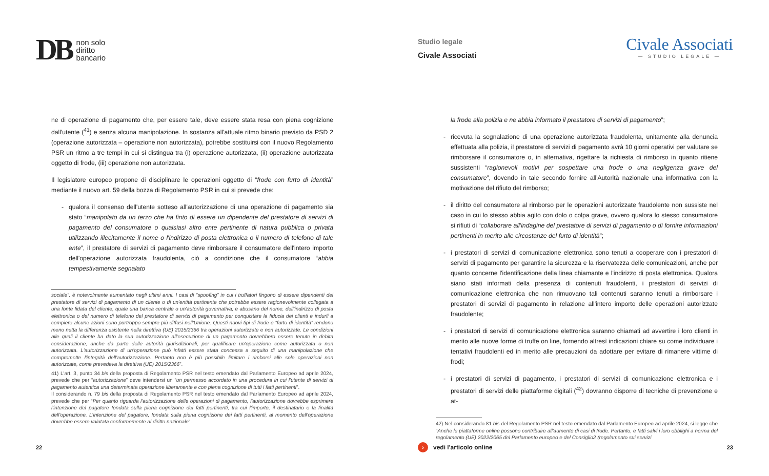DB
non solo
diritto
bancario
ne di operazione di pagamento che, per essere tale, deve essere stata resa con piena cognizione dall'utente (<sup>41</sup>) e senza alcuna manipolazione. In sostanza all'attuale ritmo binario previsto da PSD 2 (operazione autorizzata – operazione non autorizzata), potrebbe sostituirsi con il nuovo Regolamento PSR un ritmo a tre tempi in cui si distingua tra (i) operazione autorizzata, (ii) operazione autorizzata oggetto di frode, (iii) operazione non autorizzata.
Il legislatore europeo propone di disciplinare le operazioni oggetto di “frode con furto di identità” mediante il nuovo art. 59 della bozza di Regolamento PSR in cui si prevede che:
- qualora il consenso dell'utente sotteso all'autorizzazione di una operazione di pagamento sia stato “manipolato da un terzo che ha finto di essere un dipendente del prestatore di servizi di pagamento del consumatore o qualsiasi altro ente pertinente di natura pubblica o privata utilizzando illecitamente il nome o l'indirizzo di posta elettronica o il numero di telefono di tale ente”, il prestatore di servizi di pagamento deve rimborsare il consumatore dell'intero importo dell'operazione autorizzata fraudolenta, ciò a condizione che il consumatore “abbia tempestivamente segnalato
sociale”. è notevolmente aumentato negli ultimi anni. I casi di “spoofing” in cui i truffatori fingono di essere dipendenti del prestatore di servizi di pagamento di un cliente o di un'entità pertinente che potrebbe essere ragionevolmente collegata a una fonte fidata del cliente, quale una banca centrale o un'autorità governativa, e abusano del nome, dell'indirizzo di posta elettronica o del numero di telefono del prestatore di servizi di pagamento per conquistare la fiducia dei clienti e indurli a compiere alcune azioni sono purtroppo sempre più diffusi nell'Unione. Questi nuovi tipi di frode o “furto di identità” rendono meno netta la differenza esistente nella direttiva (UE) 2015/2366 tra operazioni autorizzate e non autorizzate. Le condizioni alle quali il cliente ha dato la sua autorizzazione all'esecuzione di un pagamento dovrebbero essere tenute in debita considerazione, anche da parte delle autorità giurisdizionali, per qualificare un'operazione come autorizzata o non autorizzata. L'autorizzazione di un'operazione può infatti essere stata concessa a seguito di una manipolazione che compromette l'integrità dell'autorizzazione. Pertanto non è più possibile limitare i rimborsi alle sole operazioni non autorizzate, come prevedeva la direttiva (UE) 2015/2366”.
41) L'art. 3, punto 34 bis della proposta di Regolamento PSR nel testo emendato dal Parlamento Europeo ad aprile 2024, prevede che per “autorizzazione” deve intendersi un “un permesso accordato in una procedura in cui l'utente di servizi di pagamento autentica una determinata operazione liberamente e con piena cognizione di tutti i fatti pertinenti”.
Il considerando n. 79 bis della proposta di Regolamento PSR nel testo emendato dal Parlamento Europeo ad aprile 2024, prevede che per “Per quanto riguarda l'autorizzazione delle operazioni di pagamento, l'autorizzazione dovrebbe esprimere l'intenzione del pagatore fondata sulla piena cognizione dei fatti pertinenti, tra cui l'importo, il destinatario e la finalità dell'operazione. L'intenzione del pagatore, fondata sulla piena cognizione dei fatti pertinenti, al momento dell'operazione dovrebbe essere valutata conformemente al diritto nazionale”.
22
Studio legale
Civale Associati
Civale Associati
— STUDIO LEGALE —
la frode alla polizia e ne abbia informato il prestatore di servizi di pagamento”;
- ricevuta la segnalazione di una operazione autorizzata fraudolenta, unitamente alla denuncia effettuata alla polizia, il prestatore di servizi di pagamento avrà 10 giorni operativi per valutare se rimborsare il consumatore o, in alternativa, rigettare la richiesta di rimborso in quanto ritiene sussistenti “ragionevoli motivi per sospettare una frode o una negligenza grave del consumatore”, dovendo in tale secondo fornire all'Autorità nazionale una informativa con la motivazione del rifiuto del rimborso;
- il diritto del consumatore al rimborso per le operazioni autorizzate fraudolente non sussiste nel caso in cui lo stesso abbia agito con dolo o colpa grave, ovvero qualora lo stesso consumatore si rifiuti di “collaborare all'indagine del prestatore di servizi di pagamento o di fornire informazioni pertinenti in merito alle circostanze del furto di identità”;
- i prestatori di servizi di comunicazione elettronica sono tenuti a cooperare con i prestatori di servizi di pagamento per garantire la sicurezza e la riservatezza delle comunicazioni, anche per quanto concerne l'identificazione della linea chiamante e l'indirizzo di posta elettronica. Qualora siano stati informati della presenza di contenuti fraudolenti, i prestatori di servizi di comunicazione elettronica che non rimuovano tali contenuti saranno tenuti a rimborsare i prestatori di servizi di pagamento in relazione all'intero importo delle operazioni autorizzate fraudolente;
- i prestatori di servizi di comunicazione elettronica saranno chiamati ad avvertire i loro clienti in merito alle nuove forme di truffe on line, fornendo altresì indicazioni chiare su come individuare i tentativi fraudolenti ed in merito alle precauzioni da adottare per evitare di rimanere vittime di frodi;
- i prestatori di servizi di pagamento, i prestatori di servizi di comunicazione elettronica e i prestatori di servizi delle piattaforme digitali (<sup>42</sup>) dovranno disporre di tecniche di prevenzione e at-
42) Nel considerando 81 bis del Regolamento PSR nel testo emendato dal Parlamento Europeo ad aprile 2024, si legge che “Anche le piattaforme online possono contribuire all'aumento di casi di frode. Pertanto, e fatti salvi i loro obblighi a norma del regolamento (UE) 2022/2065 del Parlamento europeo e del Consiglio2 (regolamento sui servizi
› vedi l'articolo online 23